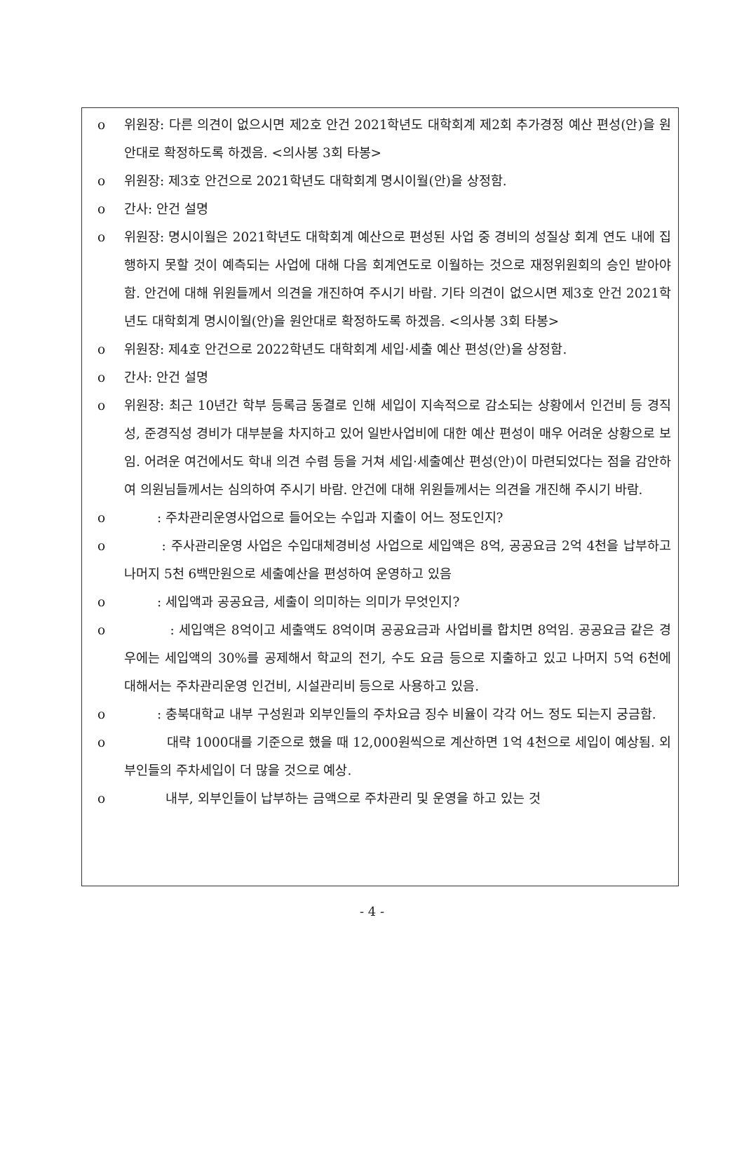o 위원장: 다른 의견이 없으시면 제2호 안건 2021학년도 대학회계 제2회 추가경정 예산 편성(안)을 원안대로 확정하도록 하겠음. <의사봉 3회 타봉>
o 위원장: 제3호 안건으로 2021학년도 대학회계 명시이월(안)을 상정함.
o 간사: 안건 설명
o 위원장: 명시이월은 2021학년도 대학회계 예산으로 편성된 사업 중 경비의 성질상 회계 연도 내에 집행하지 못할 것이 예측되는 사업에 대해 다음 회계연도로 이월하는 것으로 재정위원회의 승인 받아야 함. 안건에 대해 위원들께서 의견을 개진하여 주시기 바람. 기타 의견이 없으시면 제3호 안건 2021학년도 대학회계 명시이월(안)을 원안대로 확정하도록 하겠음. <의사봉 3회 타봉>
o 위원장: 제4호 안건으로 2022학년도 대학회계 세입·세출 예산 편성(안)을 상정함.
o 간사: 안건 설명
o 위원장: 최근 10년간 학부 등록금 동결로 인해 세입이 지속적으로 감소되는 상황에서 인건비 등 경직성, 준경직성 경비가 대부분을 차지하고 있어 일반사업비에 대한 예산 편성이 매우 어려운 상황으로 보임. 어려운 여건에서도 학내 의견 수렴 등을 거쳐 세입·세출예산 편성(안)이 마련되었다는 점을 감안하여 의원님들께서는 심의하여 주시기 바람. 안건에 대해 위원들께서는 의견을 개진해 주시기 바람.
o : 주차관리운영사업으로 들어오는 수입과 지출이 어느 정도인지?
o : 주사관리운영 사업은 수입대체경비성 사업으로 세입액은 8억, 공공요금 2억 4천을 납부하고 나머지 5천 6백만원으로 세출예산을 편성하여 운영하고 있음
o : 세입액과 공공요금, 세출이 의미하는 의미가 무엇인지?
o : 세입액은 8억이고 세출액도 8억이며 공공요금과 사업비를 합치면 8억임. 공공요금 같은 경우에는 세입액의 30%를 공제해서 학교의 전기, 수도 요금 등으로 지출하고 있고 나머지 5억 6천에 대해서는 주차관리운영 인건비, 시설관리비 등으로 사용하고 있음.
o : 충북대학교 내부 구성원과 외부인들의 주차요금 징수 비율이 각각 어느 정도 되는지 궁금함.
o 대략 1000대를 기준으로 했을 때 12,000원씩으로 계산하면 1억 4천으로 세입이 예상됨. 외부인들의 주차세입이 더 많을 것으로 예상.
o 내부, 외부인들이 납부하는 금액으로 주차관리 및 운영을 하고 있는 것
- 4 -